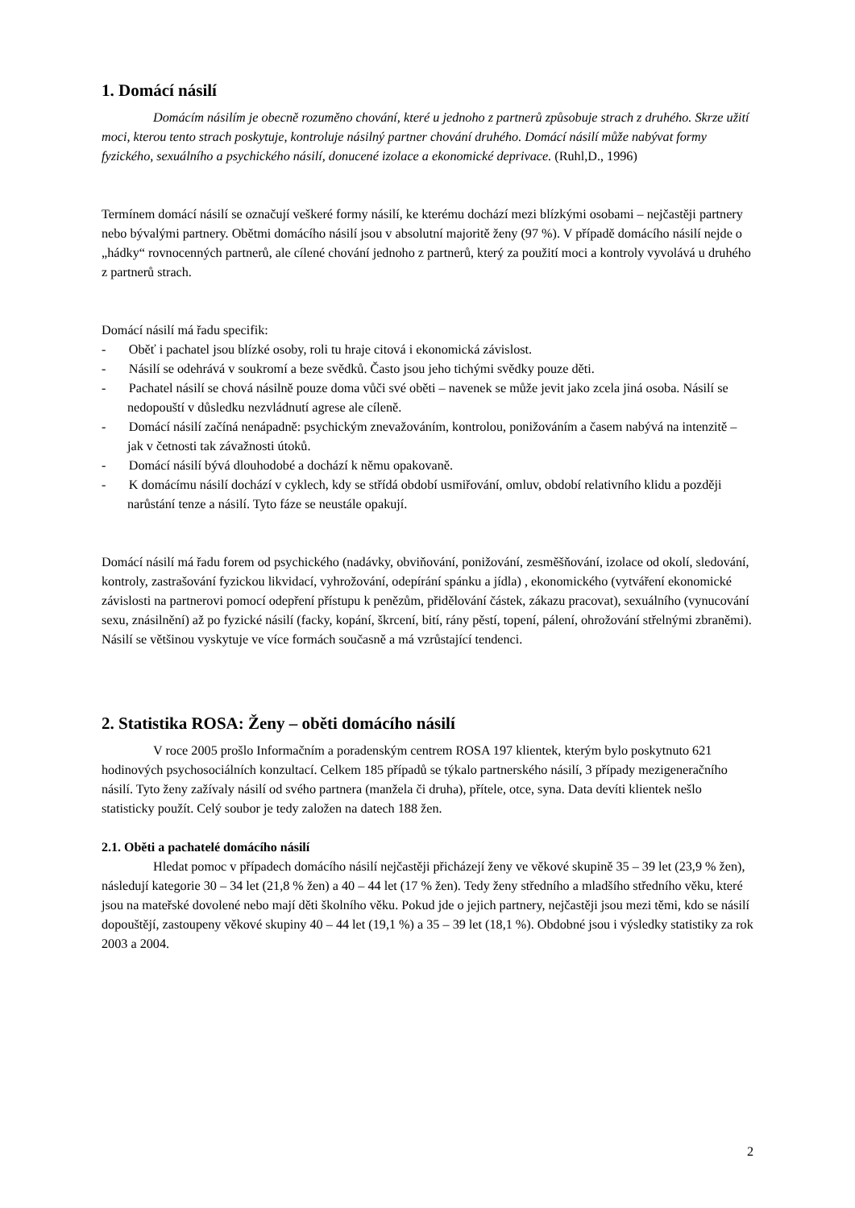1. Domácí násilí
Domácím násilím je obecně rozuměno chování, které u jednoho z partnerů způsobuje strach z druhého. Skrze užití moci, kterou tento strach poskytuje, kontroluje násilný partner chování druhého. Domácí násilí může nabývat formy fyzického, sexuálního a psychického násilí, donucené izolace a ekonomické deprivace. (Ruhl,D., 1996)
Termínem domácí násilí se označují veškeré formy násilí, ke kterému dochází mezi blízkými osobami – nejčastěji partnery nebo bývalými partnery. Obětmi domácího násilí jsou v absolutní majoritě ženy (97 %). V případě domácího násilí nejde o „hádky“ rovnocenných partnerů, ale cílené chování jednoho z partnerů, který za použití moci a kontroly vyvolává u druhého z partnerů strach.
Domácí násilí má řadu specifik:
- Oběť i pachatel jsou blízké osoby, roli tu hraje citová i ekonomická závislost.
- Násilí se odehrává v soukromí a beze svědků. Často jsou jeho tichými svědky pouze děti.
- Pachatel násilí se chová násilně pouze doma vůči své oběti – navenek se může jevit jako zcela jiná osoba. Násilí se nedopouští v důsledku nezvládnutí agrese ale cíleně.
- Domácí násilí začíná nenápadně: psychickým znevažováním, kontrolou, ponižováním a časem nabývá na intenzitě – jak v četnosti tak závažnosti útoků.
- Domácí násilí bývá dlouhodobé a dochází k němu opakovaně.
- K domácímu násilí dochází v cyklech, kdy se střídá období usmiřování, omluv, období relativního klidu a později narůstání tenze a násilí. Tyto fáze se neustále opakují.
Domácí násilí má řadu forem od psychického (nadávky, obviňování, ponižování, zesměšňování, izolace od okolí, sledování, kontroly, zastrašování fyzickou likvidací, vyhrožování, odepírání spánku a jídla) , ekonomického (vytváření ekonomické závislosti na partnerovi pomocí odepření přístupu k penězům, přidělování částek, zákazu pracovat), sexuálního (vynucování sexu, znásilnění) až po fyzické násilí (facky, kopání, škrcení, bití, rány pěstí, topení, pálení, ohrožování střelnými zbraněmi). Násilí se většinou vyskytuje ve více formách současně a má vzrůstající tendenci.
2. Statistika ROSA: Ženy – oběti domácího násilí
V roce 2005 prošlo Informačním a poradenským centrem ROSA 197 klientek, kterým bylo poskytnuto 621 hodinových psychosociálních konzultací. Celkem 185 případů se týkalo partnerského násilí, 3 případy mezigeneračního násilí. Tyto ženy zažívaly násilí od svého partnera (manžela či druha), přítele, otce, syna. Data devíti klientek nešlo statisticky použít. Celý soubor je tedy založen na datech 188 žen.
2.1. Oběti a pachatelé domácího násilí
Hledat pomoc v případech domácího násilí nejčastěji přicházejí ženy ve věkové skupině 35 – 39 let (23,9 % žen), následují kategorie 30 – 34 let (21,8 % žen) a 40 – 44 let (17 % žen). Tedy ženy středního a mladšího středního věku, které jsou na mateřské dovolené nebo mají děti školního věku. Pokud jde o jejich partnery, nejčastěji jsou mezi těmi, kdo se násilí dopouštějí, zastoupeny věkové skupiny 40 – 44 let (19,1 %) a 35 – 39 let (18,1 %). Obdobné jsou i výsledky statistiky za rok 2003 a 2004.
2